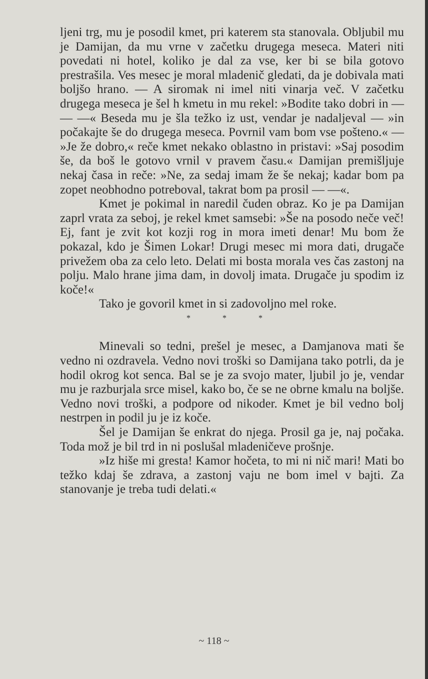ljeni trg, mu je posodil kmet, pri katerem sta stanovala. Obljubil mu je Damijan, da mu vrne v začetku drugega meseca. Materi niti povedati ni hotel, koliko je dal za vse, ker bi se bila gotovo prestrašila. Ves mesec je moral mladenič gledati, da je dobivala mati boljšo hrano. — A siromak ni imel niti vinarja več. V začetku drugega meseca je šel h kmetu in mu rekel: »Bodite tako dobri in — — —« Beseda mu je šla težko iz ust, vendar je nadaljeval — »in počakajte še do drugega meseca. Povrnil vam bom vse pošteno.« — »Je že dobro,« reče kmet nekako oblastno in pristavi: »Saj posodim še, da boš le gotovo vrnil v pravem času.« Damijan premišljuje nekaj časa in reče: »Ne, za sedaj imam že še nekaj; kadar bom pa zopet neobhodno potreboval, takrat bom pa prosil — —«.
Kmet je pokimal in naredil čuden obraz. Ko je pa Damijan zaprl vrata za seboj, je rekel kmet samsebi: »Še na posodo neče več! Ej, fant je zvit kot kozji rog in mora imeti denar! Mu bom že pokazal, kdo je Šimen Lokar! Drugi mesec mi mora dati, drugače privežem oba za celo leto. Delati mi bosta morala ves čas zastonj na polju. Malo hrane jima dam, in dovolj imata. Drugače ju spodim iz koče!«
Tako je govoril kmet in si zadovoljno mel roke.
* * *
Minevali so tedni, prešel je mesec, a Damjanova mati še vedno ni ozdravela. Vedno novi troški so Damijana tako potrli, da je hodil okrog kot senca. Bal se je za svojo mater, ljubil jo je, vendar mu je razburjala srce misel, kako bo, če se ne obrne kmalu na boljše. Vedno novi troški, a podpore od nikoder. Kmet je bil vedno bolj nestrpen in podil ju je iz koče.
Šel je Damijan še enkrat do njega. Prosil ga je, naj počaka. Toda mož je bil trd in ni poslušal mladeničeve prošnje.
»Iz hiše mi gresta! Kamor hočeta, to mi ni nič mari! Mati bo težko kdaj še zdrava, a zastonj vaju ne bom imel v bajti. Za stanovanje je treba tudi delati.«
~ 118 ~